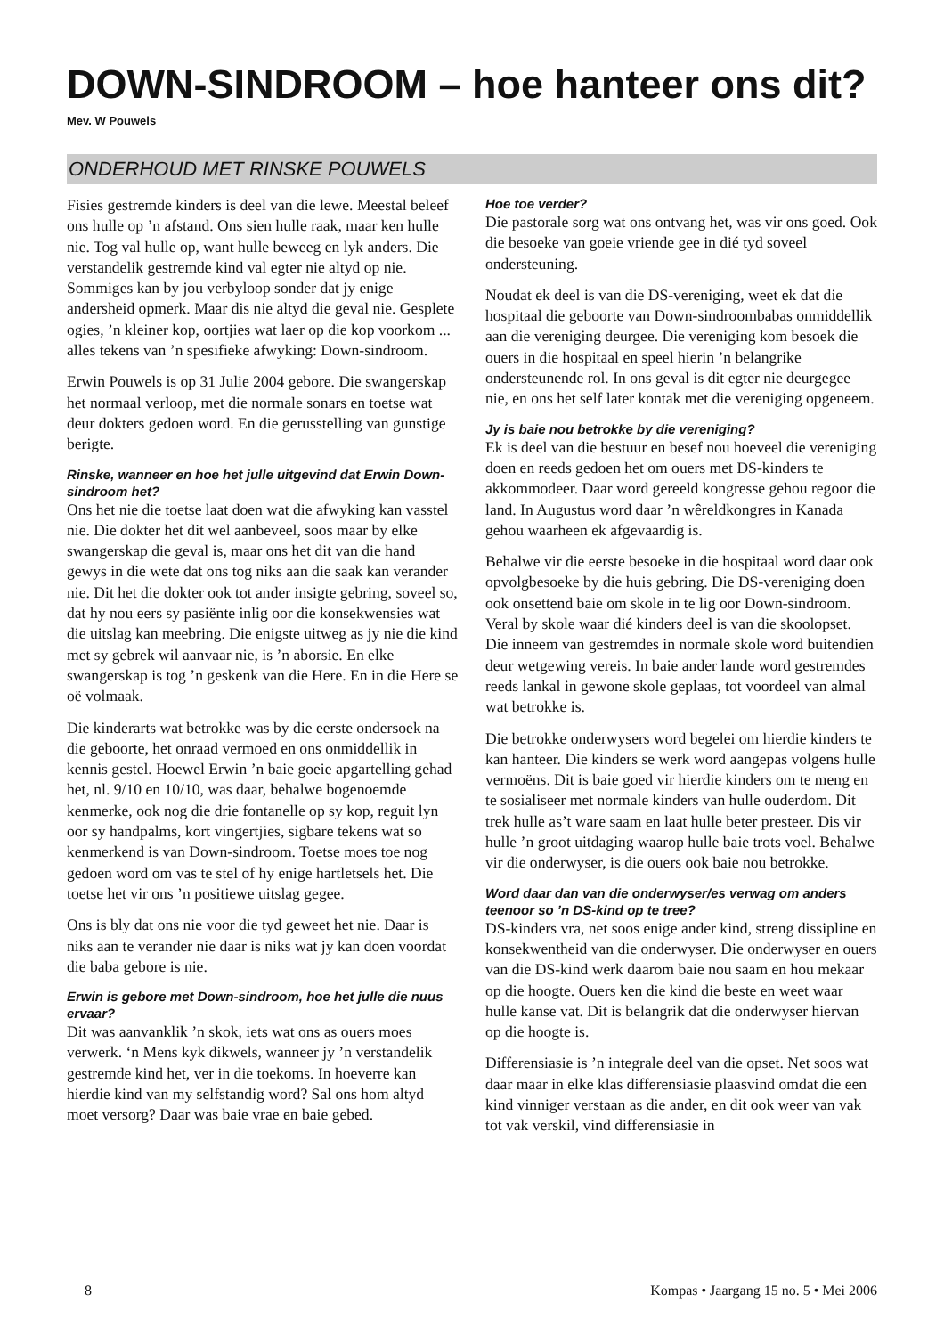DOWN-SINDROOM – hoe hanteer ons dit?
Mev. W Pouwels
ONDERHOUD MET RINSKE POUWELS
Fisies gestremde kinders is deel van die lewe. Meestal beleef ons hulle op ’n afstand. Ons sien hulle raak, maar ken hulle nie. Tog val hulle op, want hulle beweeg en lyk anders. Die verstandelik gestremde kind val egter nie altyd op nie. Sommiges kan by jou verbyloop sonder dat jy enige andersheid opmerk. Maar dis nie altyd die geval nie. Gesplete ogies, ’n kleiner kop, oortjies wat laer op die kop voorkom ... alles tekens van ’n spesifieke afwyking: Down-sindroom.
Erwin Pouwels is op 31 Julie 2004 gebore. Die swangerskap het normaal verloop, met die normale sonars en toetse wat deur dokters gedoen word. En die gerusstelling van gunstige berigte.
Rinske, wanneer en hoe het julle uitgevind dat Erwin Down-sindroom het?
Ons het nie die toetse laat doen wat die afwyking kan vasstel nie. Die dokter het dit wel aanbeveel, soos maar by elke swangerskap die geval is, maar ons het dit van die hand gewys in die wete dat ons tog niks aan die saak kan verander nie. Dit het die dokter ook tot ander insigte gebring, soveel so, dat hy nou eers sy pasiënte inlig oor die konsekwensies wat die uitslag kan meebring. Die enigste uitweg as jy nie die kind met sy gebrek wil aanvaar nie, is ’n aborsie. En elke swangerskap is tog ’n geskenk van die Here. En in die Here se oë volmaak.
Die kinderarts wat betrokke was by die eerste ondersoek na die geboorte, het onraad vermoed en ons onmiddellik in kennis gestel. Hoewel Erwin ’n baie goeie apgartelling gehad het, nl. 9/10 en 10/10, was daar, behalwe bogenoemde kenmerke, ook nog die drie fontanelle op sy kop, reguit lyn oor sy handpalms, kort vingertjies, sigbare tekens wat so kenmerkend is van Down-sindroom. Toetse moes toe nog gedoen word om vas te stel of hy enige hartletsels het. Die toetse het vir ons ’n positiewe uitslag gegee.
Ons is bly dat ons nie voor die tyd geweet het nie. Daar is niks aan te verander nie daar is niks wat jy kan doen voordat die baba gebore is nie.
Erwin is gebore met Down-sindroom, hoe het julle die nuus ervaar?
Dit was aanvanklik ’n skok, iets wat ons as ouers moes verwerk. ‘n Mens kyk dikwels, wanneer jy ’n verstandelik gestremde kind het, ver in die toekoms. In hoeverre kan hierdie kind van my selfstandig word? Sal ons hom altyd moet versorg? Daar was baie vrae en baie gebed.
Hoe toe verder?
Die pastorale sorg wat ons ontvang het, was vir ons goed. Ook die besoeke van goeie vriende gee in dié tyd soveel ondersteuning.
Noudat ek deel is van die DS-vereniging, weet ek dat die hospitaal die geboorte van Down-sindroombabas onmiddellik aan die vereniging deurgee. Die vereniging kom besoek die ouers in die hospitaal en speel hierin ’n belangrike ondersteunende rol. In ons geval is dit egter nie deurgegee nie, en ons het self later kontak met die vereniging opgeneem.
Jy is baie nou betrokke by die vereniging?
Ek is deel van die bestuur en besef nou hoeveel die vereniging doen en reeds gedoen het om ouers met DS-kinders te akkommodeer. Daar word gereeld kongresse gehou regoor die land. In Augustus word daar ’n wêreldkongres in Kanada gehou waarheen ek afgevaardig is.
Behalwe vir die eerste besoeke in die hospitaal word daar ook opvolgbesoeke by die huis gebring. Die DS-vereniging doen ook onsettend baie om skole in te lig oor Down-sindroom. Veral by skole waar dié kinders deel is van die skoolopset. Die inneem van gestremdes in normale skole word buitendien deur wetgewing vereis. In baie ander lande word gestremdes reeds lankal in gewone skole geplaas, tot voordeel van almal wat betrokke is.
Die betrokke onderwysers word begelei om hierdie kinders te kan hanteer. Die kinders se werk word aangepas volgens hulle vermoëns. Dit is baie goed vir hierdie kinders om te meng en te sosialiseer met normale kinders van hulle ouderdom. Dit trek hulle as’t ware saam en laat hulle beter presteer. Dis vir hulle ’n groot uitdaging waarop hulle baie trots voel. Behalwe vir die onderwyser, is die ouers ook baie nou betrokke.
Word daar dan van die onderwyser/es verwag om anders teenoor so ’n DS-kind op te tree?
DS-kinders vra, net soos enige ander kind, streng dissipline en konsekwentheid van die onderwyser. Die onderwyser en ouers van die DS-kind werk daarom baie nou saam en hou mekaar op die hoogte. Ouers ken die kind die beste en weet waar hulle kanse vat. Dit is belangrik dat die onderwyser hiervan op die hoogte is.
Differensiasie is ’n integrale deel van die opset. Net soos wat daar maar in elke klas differensiasie plaasvind omdat die een kind vinniger verstaan as die ander, en dit ook weer van vak tot vak verskil, vind differensiasie in
8 Kompas • Jaargang 15 no. 5 • Mei 2006